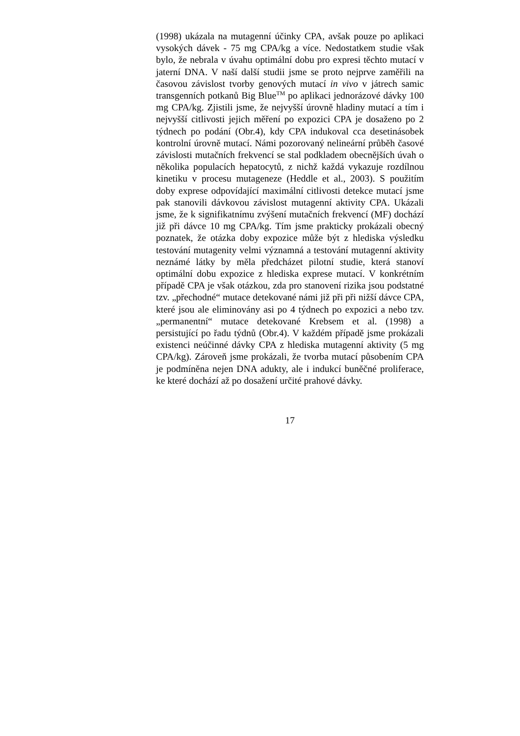(1998) ukázala na mutagenní účinky CPA, avšak pouze po aplikaci vysokých dávek - 75 mg CPA/kg a více. Nedostatkem studie však bylo, že nebrala v úvahu optimální dobu pro expresi těchto mutací v jaterní DNA. V naší další studii jsme se proto nejprve zaměřili na časovou závislost tvorby genových mutací in vivo v játrech samic transgenních potkanů Big Blue<sup>TM</sup> po aplikaci jednorázové dávky 100 mg CPA/kg. Zjistili jsme, že nejvyšší úrovně hladiny mutací a tím i nejvyšší citlivosti jejich měření po expozici CPA je dosaženo po 2 týdnech po podání (Obr.4), kdy CPA indukoval cca desetinásobek kontrolní úrovně mutací. Námi pozorovaný nelineární průběh časové závislosti mutačních frekvencí se stal podkladem obecnějších úvah o několika populacích hepatocytů, z nichž každá vykazuje rozdílnou kinetiku v procesu mutageneze (Heddle et al., 2003). S použitím doby exprese odpovídající maximální citlivosti detekce mutací jsme pak stanovili dávkovou závislost mutagenní aktivity CPA. Ukázali jsme, že k signifikatnímu zvýšení mutačních frekvencí (MF) dochází již při dávce 10 mg CPA/kg. Tím jsme prakticky prokázali obecný poznatek, že otázka doby expozice může být z hlediska výsledku testování mutagenity velmi významná a testování mutagenní aktivity neznámé látky by měla předcházet pilotní studie, která stanoví optimální dobu expozice z hlediska exprese mutací. V konkrétním případě CPA je však otázkou, zda pro stanovení rizika jsou podstatné tzv. „přechodné“ mutace detekované námi již při při nižší dávce CPA, které jsou ale eliminovány asi po 4 týdnech po expozici a nebo tzv. „permanentní“ mutace detekované Krebsem et al. (1998) a persistující po řadu týdnů (Obr.4). V každém případě jsme prokázali existenci neúčinné dávky CPA z hlediska mutagenní aktivity (5 mg CPA/kg). Zároveň jsme prokázali, že tvorba mutací působením CPA je podmíněna nejen DNA adukty, ale i indukcí buněčné proliferace, ke které dochází až po dosažení určité prahové dávky.
17